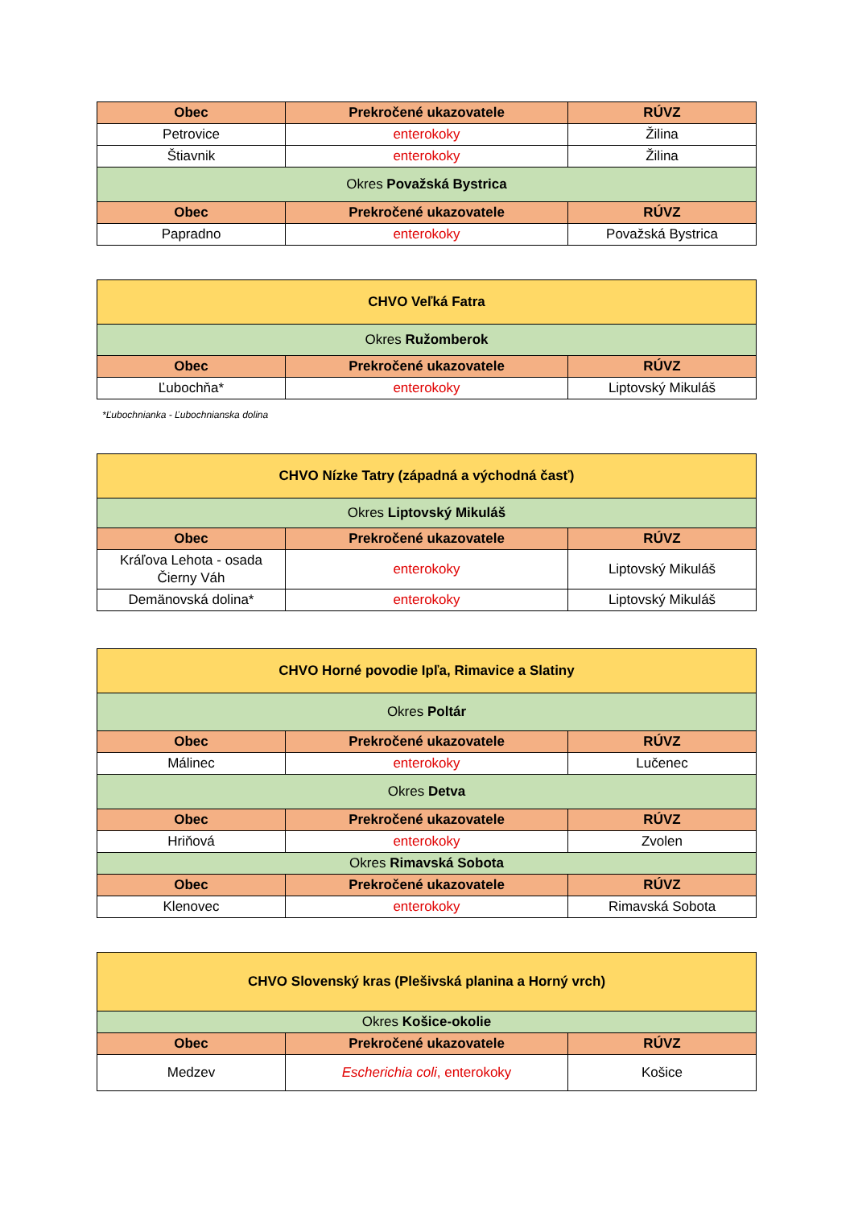| Obec | Prekročené ukazovatele | RÚVZ |
| --- | --- | --- |
| Petrovice | enterokoky | Žilina |
| Štiavnik | enterokoky | Žilina |
| Okres Považská Bystrica | | |
| Obec | Prekročené ukazovatele | RÚVZ |
| Papradno | enterokoky | Považská Bystrica |
| CHVO Veľká Fatra | | |
| Okres Ružomberok | | |
| Obec | Prekročené ukazovatele | RÚVZ |
| Ľubochňa* | enterokoky | Liptovský Mikuláš |
*Ľubochnianka - Ľubochnianska dolina
| CHVO Nízke Tatry (západná a východná časť) | | |
| Okres Liptovský Mikuláš | | |
| Obec | Prekročené ukazovatele | RÚVZ |
| Kráľova Lehota - osada Čierny Váh | enterokoky | Liptovský Mikuláš |
| Demänovská dolina* | enterokoky | Liptovský Mikuláš |
| CHVO Horné povodie Ipľa, Rimavice a Slatiny | | |
| Okres Poltár | | |
| Obec | Prekročené ukazovatele | RÚVZ |
| Málinec | enterokoky | Lučenec |
| Okres Detva | | |
| Obec | Prekročené ukazovatele | RÚVZ |
| Hriňová | enterokoky | Zvolen |
| Okres Rimavská Sobota | | |
| Obec | Prekročené ukazovatele | RÚVZ |
| Klenovec | enterokoky | Rimavská Sobota |
| CHVO Slovenský kras (Plešivská planina a Horný vrch) | | |
| Okres Košice-okolie | | |
| Obec | Prekročené ukazovatele | RÚVZ |
| Medzev | Escherichia coli , enterokoky | Košice |